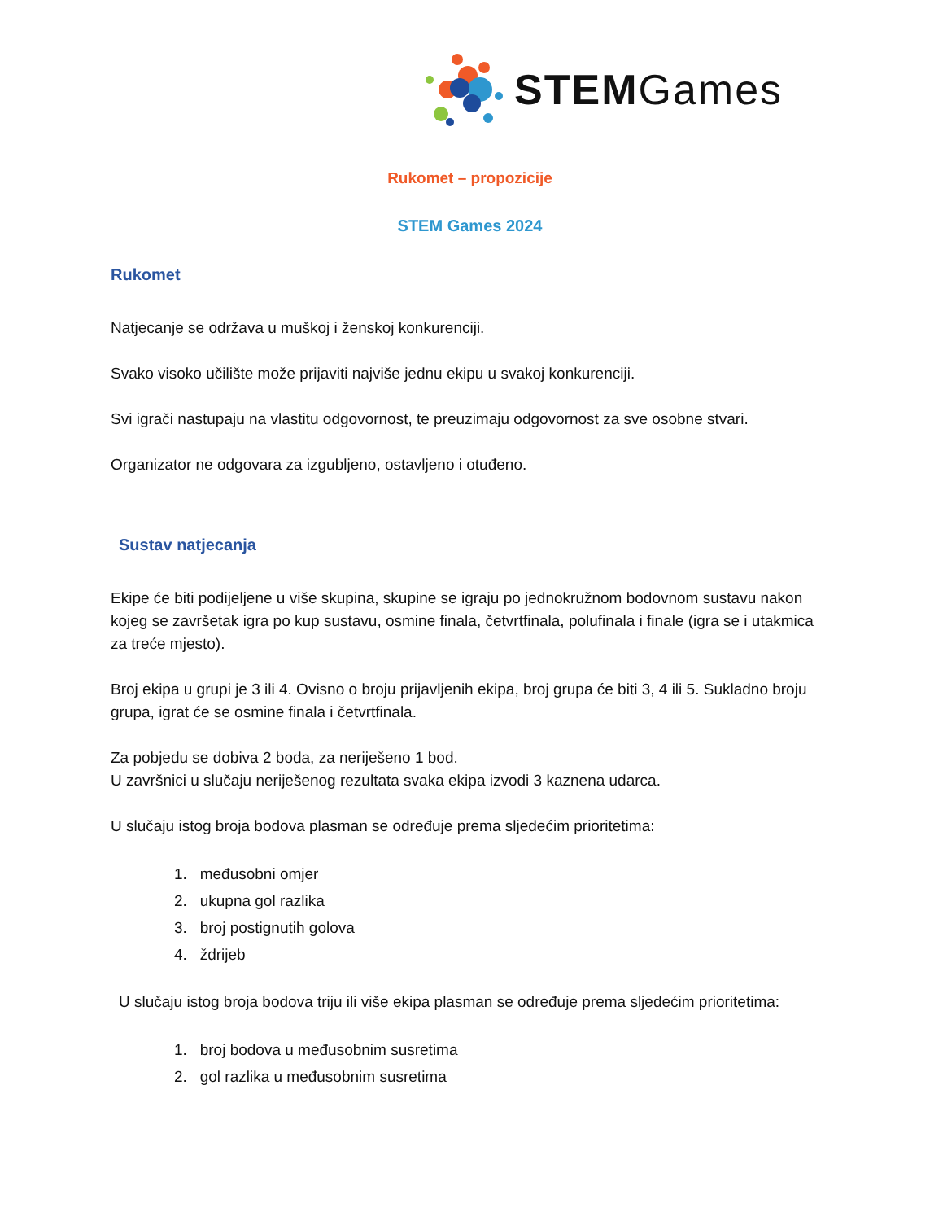STEMGames
Rukomet – propozicije
STEM Games 2024
Rukomet
Natjecanje se održava u muškoj i ženskoj konkurenciji.
Svako visoko učilište može prijaviti najviše jednu ekipu u svakoj konkurenciji.
Svi igrači nastupaju na vlastitu odgovornost, te preuzimaju odgovornost za sve osobne stvari.
Organizator ne odgovara za izgubljeno, ostavljeno i otuđeno.
Sustav natjecanja
Ekipe će biti podijeljene u više skupina, skupine se igraju po jednokružnom bodovnom sustavu nakon kojeg se završetak igra po kup sustavu, osmine finala, četvrtfinala, polufinala i finale (igra se i utakmica za treće mjesto).
Broj ekipa u grupi je 3 ili 4. Ovisno o broju prijavljenih ekipa, broj grupa će biti 3, 4 ili 5. Sukladno broju grupa, igrat će se osmine finala i četvrtfinala.
Za pobjedu se dobiva 2 boda, za neriješeno 1 bod.
U završnici u slučaju neriješenog rezultata svaka ekipa izvodi 3 kaznena udarca.
U slučaju istog broja bodova plasman se određuje prema sljedećim prioritetima:
1. međusobni omjer
2. ukupna gol razlika
3. broj postignutih golova
4. ždrijeb
U slučaju istog broja bodova triju ili više ekipa plasman se određuje prema sljedećim prioritetima:
1. broj bodova u međusobnim susretima
2. gol razlika u međusobnim susretima